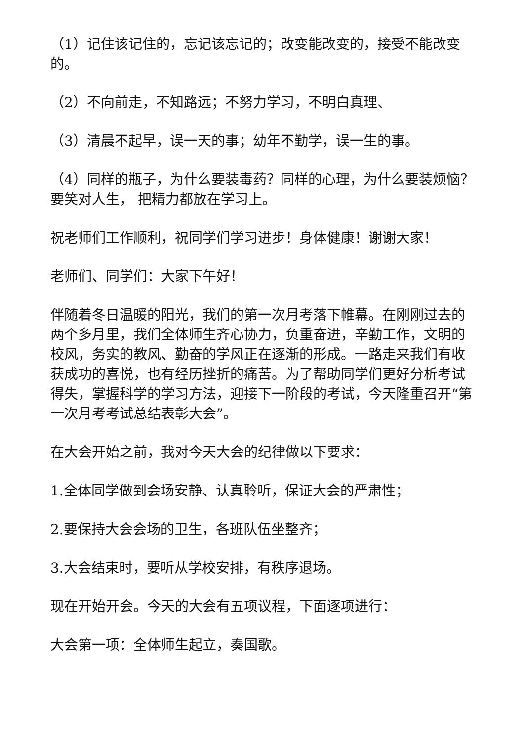（1）记住该记住的，忘记该忘记的；改变能改变的，接受不能改变的。
（2）不向前走，不知路远；不努力学习，不明白真理、
（3）清晨不起早，误一天的事；幼年不勤学，误一生的事。
（4）同样的瓶子，为什么要装毒药？同样的心理，为什么要装烦恼？要笑对人生， 把精力都放在学习上。
祝老师们工作顺利，祝同学们学习进步！身体健康！谢谢大家！
老师们、同学们：大家下午好！
伴随着冬日温暖的阳光，我们的第一次月考落下帷幕。在刚刚过去的两个多月里，我们全体师生齐心协力，负重奋进，辛勤工作，文明的校风，务实的教风、勤奋的学风正在逐渐的形成。一路走来我们有收获成功的喜悦，也有经历挫折的痛苦。为了帮助同学们更好分析考试得失，掌握科学的学习方法，迎接下一阶段的考试，今天隆重召开“第一次月考考试总结表彰大会”。
在大会开始之前，我对今天大会的纪律做以下要求：
1.全体同学做到会场安静、认真聆听，保证大会的严肃性；
2.要保持大会会场的卫生，各班队伍坐整齐；
3.大会结束时，要听从学校安排，有秩序退场。
现在开始开会。今天的大会有五项议程，下面逐项进行：
大会第一项：全体师生起立，奏国歌。